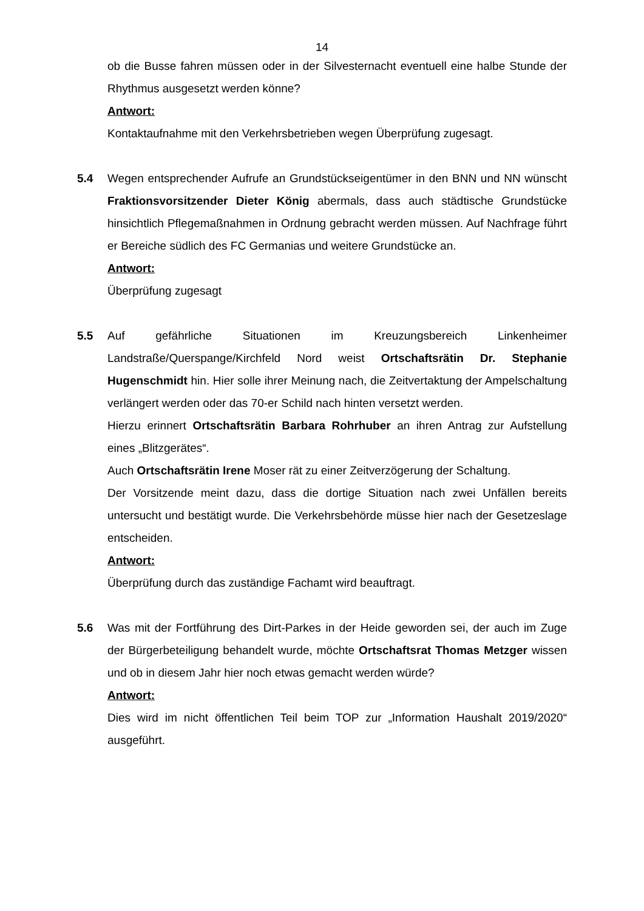14
ob die Busse fahren müssen oder in der Silvesternacht eventuell eine halbe Stunde der Rhythmus ausgesetzt werden könne?
Antwort:
Kontaktaufnahme mit den Verkehrsbetrieben wegen Überprüfung zugesagt.
5.4 Wegen entsprechender Aufrufe an Grundstückseigentümer in den BNN und NN wünscht Fraktionsvorsitzender Dieter König abermals, dass auch städtische Grundstücke hinsichtlich Pflegemaßnahmen in Ordnung gebracht werden müssen. Auf Nachfrage führt er Bereiche südlich des FC Germanias und weitere Grundstücke an.
Antwort:
Überprüfung zugesagt
5.5 Auf gefährliche Situationen im Kreuzungsbereich Linkenheimer Landstraße/Querspange/Kirchfeld Nord weist Ortschaftsrätin Dr. Stephanie Hugenschmidt hin. Hier solle ihrer Meinung nach, die Zeitvertaktung der Ampelschaltung verlängert werden oder das 70-er Schild nach hinten versetzt werden.
Hierzu erinnert Ortschaftsrätin Barbara Rohrhuber an ihren Antrag zur Aufstellung eines „Blitzgerätes“.
Auch Ortschaftsrätin Irene Moser rät zu einer Zeitverzögerung der Schaltung.
Der Vorsitzende meint dazu, dass die dortige Situation nach zwei Unfällen bereits untersucht und bestätigt wurde. Die Verkehrsbehörde müsse hier nach der Gesetzeslage entscheiden.
Antwort:
Überprüfung durch das zuständige Fachamt wird beauftragt.
5.6 Was mit der Fortführung des Dirt-Parkes in der Heide geworden sei, der auch im Zuge der Bürgerbeteiligung behandelt wurde, möchte Ortschaftsrat Thomas Metzger wissen und ob in diesem Jahr hier noch etwas gemacht werden würde?
Antwort:
Dies wird im nicht öffentlichen Teil beim TOP zur „Information Haushalt 2019/2020“ ausgeführt.